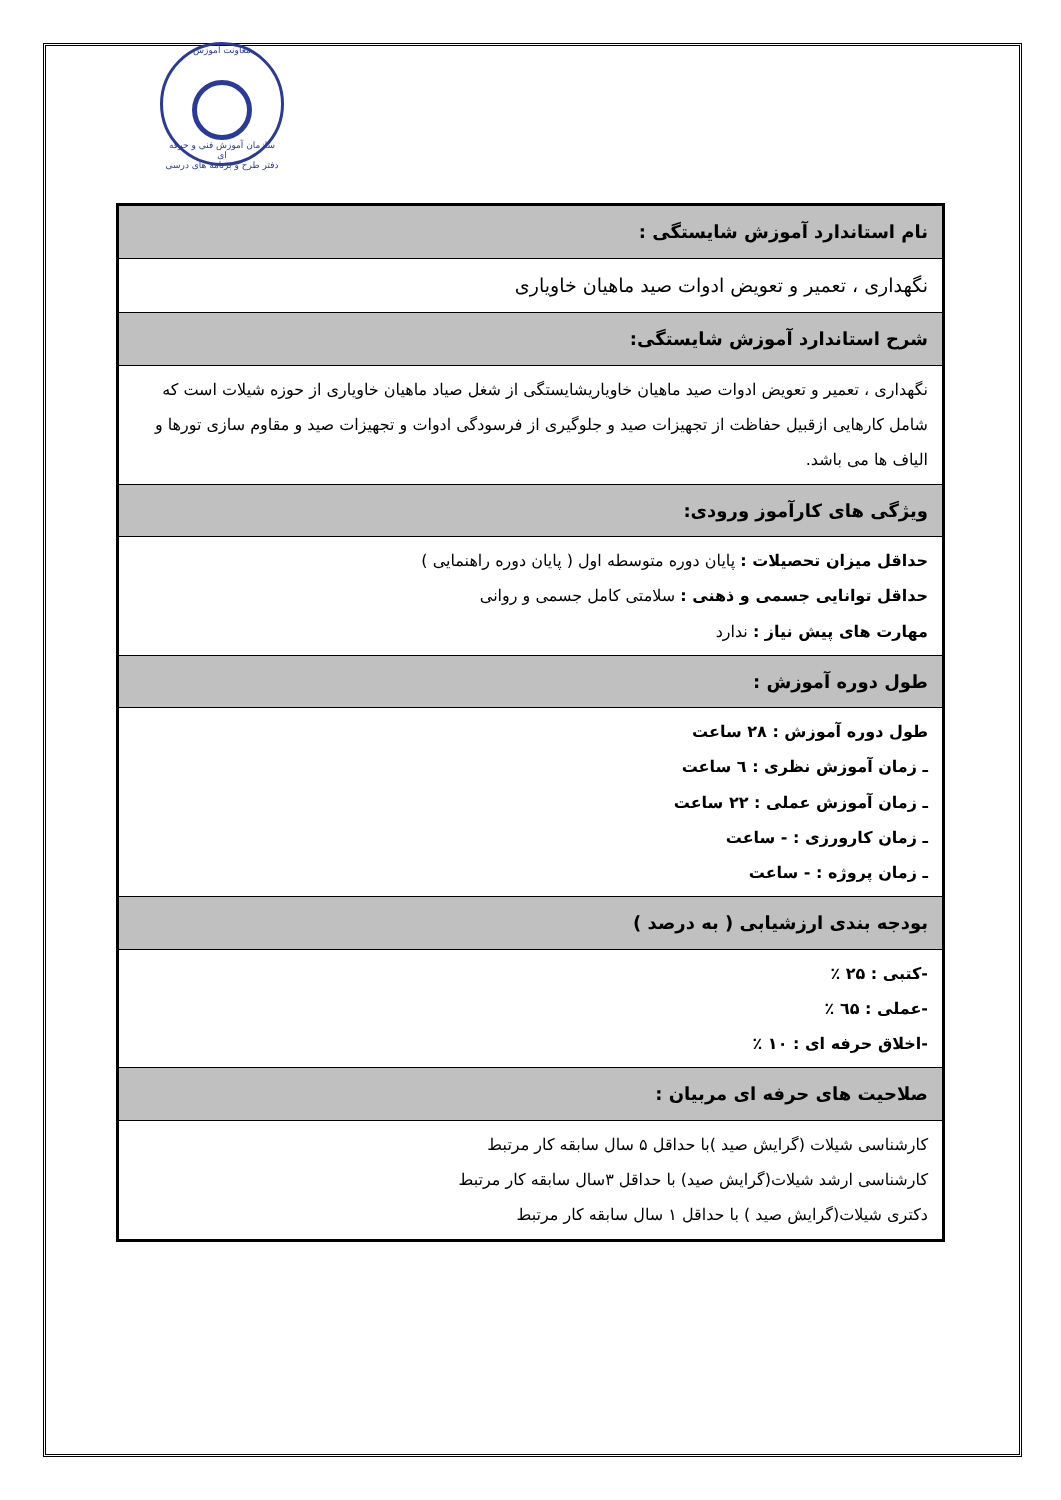معاونت آموزش
سازمان آموزش فنی و حرفه ای
دفتر طرح و برنامه های درسی
| نام استاندارد آموزش شایستگی : |
| نگهداری ، تعمیر و تعویض ادوات صید ماهیان خاویاری |
| شرح استاندارد آموزش شایستگی: |
| نگهداری ، تعمیر و تعویض ادوات صید ماهیان خاویاریشایستگی از شغل صیاد ماهیان خاویاری از حوزه شیلات است که شامل کارهایی ازقبیل حفاظت از تجهیزات صید و جلوگیری از فرسودگی ادوات و تجهیزات صید و مقاوم سازی تورها و الیاف ها می باشد. |
| ویژگی های کارآموز ورودی: |
| حداقل میزان تحصیلات : پایان دوره متوسطه اول ( پایان دوره راهنمایی ) حداقل توانایی جسمی و ذهنی : سلامتی کامل جسمی و روانی مهارت های پیش نیاز : ندارد |
| طول دوره آموزش : |
| طول دوره آموزش : ۲۸ ساعت ـ زمان آموزش نظری : ٦ ساعت ـ زمان آموزش عملی : ۲۲ ساعت ـ زمان کارورزی : - ساعت ـ زمان پروژه : - ساعت |
| بودجه بندی ارزشیابی ( به درصد ) |
| -کتبی : ۲۵ ٪ -عملی : ٦۵ ٪ -اخلاق حرفه ای : ۱۰ ٪ |
| صلاحیت های حرفه ای مربیان : |
| کارشناسی شیلات (گرایش صید )با حداقل ۵ سال سابقه کار مرتبط کارشناسی ارشد شیلات(گرایش صید) با حداقل ۳سال سابقه کار مرتبط دکتری شیلات(گرایش صید ) با حداقل ۱ سال سابقه کار مرتبط |